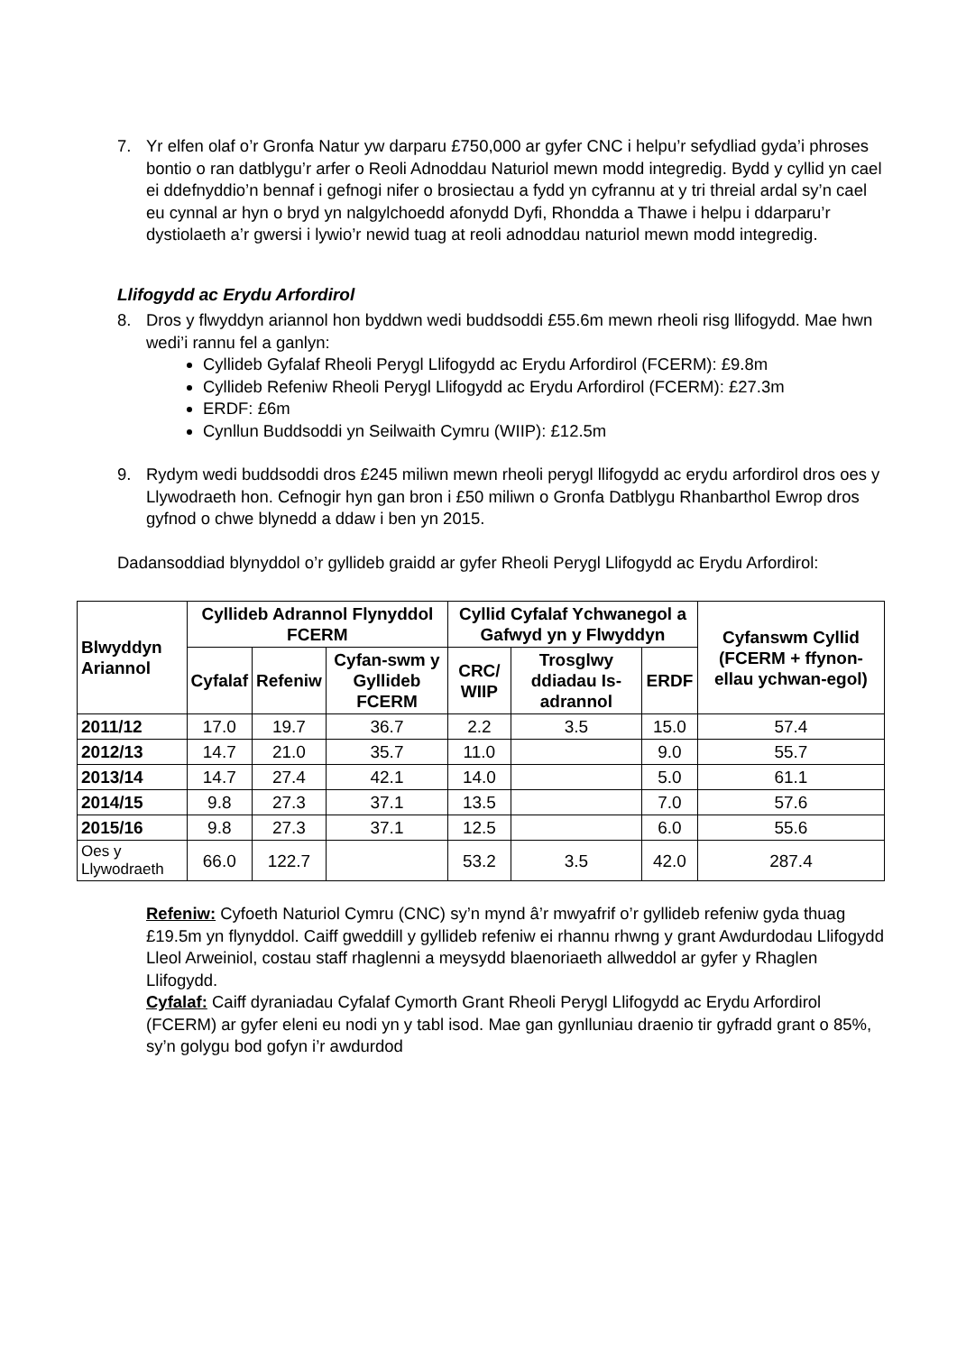7. Yr elfen olaf o’r Gronfa Natur yw darparu £750,000 ar gyfer CNC i helpu’r sefydliad gyda’i phroses bontio o ran datblygu’r arfer o Reoli Adnoddau Naturiol mewn modd integredig. Bydd y cyllid yn cael ei ddefnyddio’n bennaf i gefnogi nifer o brosiectau a fydd yn cyfrannu at y tri threial ardal sy’n cael eu cynnal ar hyn o bryd yn nalgylchoedd afonydd Dyfi, Rhondda a Thawe i helpu i ddarparu’r dystiolaeth a’r gwersi i lywio’r newid tuag at reoli adnoddau naturiol mewn modd integredig.
Llifogydd ac Erydu Arfordirol
8. Dros y flwyddyn ariannol hon byddwn wedi buddsoddi £55.6m mewn rheoli risg llifogydd. Mae hwn wedi’i rannu fel a ganlyn:
Cyllideb Gyfalaf Rheoli Perygl Llifogydd ac Erydu Arfordirol (FCERM): £9.8m
Cyllideb Refeniw Rheoli Perygl Llifogydd ac Erydu Arfordirol (FCERM): £27.3m
ERDF: £6m
Cynllun Buddsoddi yn Seilwaith Cymru (WIIP): £12.5m
9. Rydym wedi buddsoddi dros £245 miliwn mewn rheoli perygl llifogydd ac erydu arfordirol dros oes y Llywodraeth hon. Cefnogir hyn gan bron i £50 miliwn o Gronfa Datblygu Rhanbarthol Ewrop dros gyfnod o chwe blynedd a ddaw i ben yn 2015.
Dadansoddiad blynyddol o’r gyllideb graidd ar gyfer Rheoli Perygl Llifogydd ac Erydu Arfordirol:
| Blwyddyn Ariannol | Cyllideb Adrannol Flynyddol FCERM | | | Cyllid Cyfalaf Ychwanegol a Gafwyd yn y Flwyddyn | | | Cyfanswm Cyllid (FCERM + ffynon-ellau ychwan-egol) |
| --- | --- | --- | --- | --- | --- | --- | --- |
| | Cyfalaf | Refeniw | Cyfan-swm y Gyllideb FCERM | CRC/ WIIP | Trosglwy ddiadau Is-adrannol | ERDF | |
| 2011/12 | 17.0 | 19.7 | 36.7 | 2.2 | 3.5 | 15.0 | 57.4 |
| 2012/13 | 14.7 | 21.0 | 35.7 | 11.0 | | 9.0 | 55.7 |
| 2013/14 | 14.7 | 27.4 | 42.1 | 14.0 | | 5.0 | 61.1 |
| 2014/15 | 9.8 | 27.3 | 37.1 | 13.5 | | 7.0 | 57.6 |
| 2015/16 | 9.8 | 27.3 | 37.1 | 12.5 | | 6.0 | 55.6 |
| Oes y Llywodraeth | 66.0 | 122.7 | | 53.2 | 3.5 | 42.0 | 287.4 |
Refeniw: Cyfoeth Naturiol Cymru (CNC) sy’n mynd â’r mwyafrif o’r gyllideb refeniw gyda thuag £19.5m yn flynyddol. Caiff gweddill y gyllideb refeniw ei rhannu rhwng y grant Awdurdodau Llifogydd Lleol Arweiniol, costau staff rhaglenni a meysydd blaenoriaeth allweddol ar gyfer y Rhaglen Llifogydd.
Cyfalaf: Caiff dyraniadau Cyfalaf Cymorth Grant Rheoli Perygl Llifogydd ac Erydu Arfordirol (FCERM) ar gyfer eleni eu nodi yn y tabl isod. Mae gan gynlluniau draenio tir gyfradd grant o 85%, sy’n golygu bod gofyn i’r awdurdod